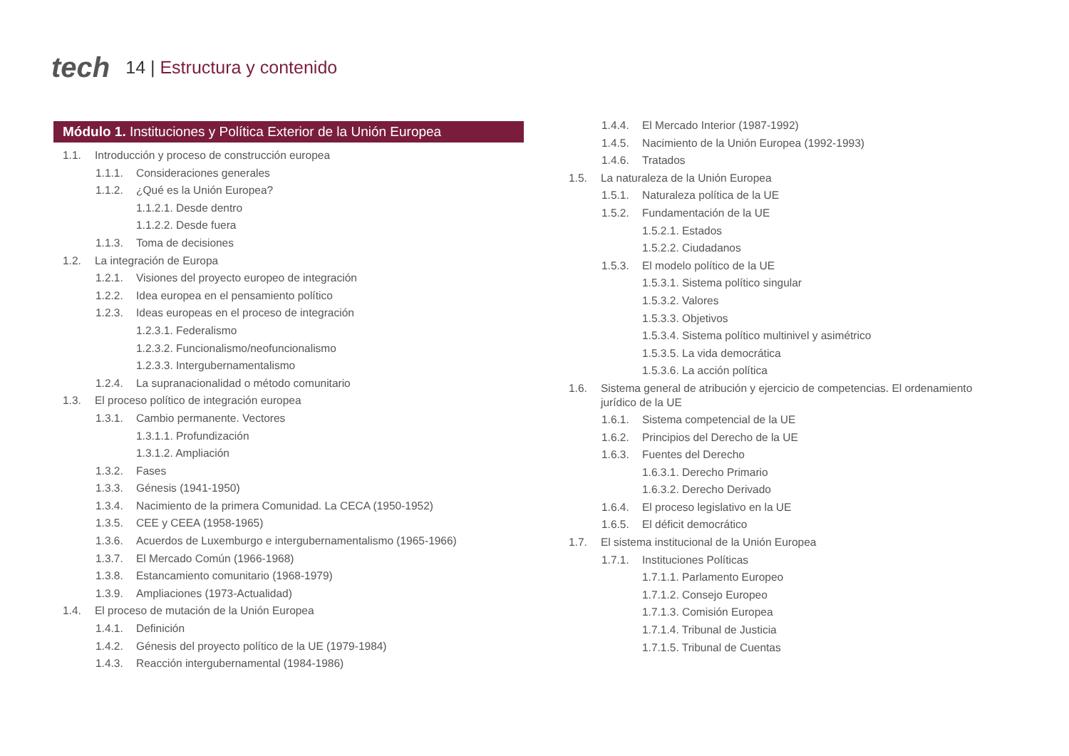tech
14 | Estructura y contenido
Módulo 1. Instituciones y Política Exterior de la Unión Europea
1.1. Introducción y proceso de construcción europea
1.1.1. Consideraciones generales
1.1.2. ¿Qué es la Unión Europea?
1.1.2.1. Desde dentro
1.1.2.2. Desde fuera
1.1.3. Toma de decisiones
1.2. La integración de Europa
1.2.1. Visiones del proyecto europeo de integración
1.2.2. Idea europea en el pensamiento político
1.2.3. Ideas europeas en el proceso de integración
1.2.3.1. Federalismo
1.2.3.2. Funcionalismo/neofuncionalismo
1.2.3.3. Intergubernamentalismo
1.2.4. La supranacionalidad o método comunitario
1.3. El proceso político de integración europea
1.3.1. Cambio permanente. Vectores
1.3.1.1. Profundización
1.3.1.2. Ampliación
1.3.2. Fases
1.3.3. Génesis (1941-1950)
1.3.4. Nacimiento de la primera Comunidad. La CECA (1950-1952)
1.3.5. CEE y CEEA (1958-1965)
1.3.6. Acuerdos de Luxemburgo e intergubernamentalismo (1965-1966)
1.3.7. El Mercado Común (1966-1968)
1.3.8. Estancamiento comunitario (1968-1979)
1.3.9. Ampliaciones (1973-Actualidad)
1.4. El proceso de mutación de la Unión Europea
1.4.1. Definición
1.4.2. Génesis del proyecto político de la UE (1979-1984)
1.4.3. Reacción intergubernamental (1984-1986)
1.4.4. El Mercado Interior (1987-1992)
1.4.5. Nacimiento de la Unión Europea (1992-1993)
1.4.6. Tratados
1.5. La naturaleza de la Unión Europea
1.5.1. Naturaleza política de la UE
1.5.2. Fundamentación de la UE
1.5.2.1. Estados
1.5.2.2. Ciudadanos
1.5.3. El modelo político de la UE
1.5.3.1. Sistema político singular
1.5.3.2. Valores
1.5.3.3. Objetivos
1.5.3.4. Sistema político multinivel y asimétrico
1.5.3.5. La vida democrática
1.5.3.6. La acción política
1.6. Sistema general de atribución y ejercicio de competencias. El ordenamiento jurídico de la UE
1.6.1. Sistema competencial de la UE
1.6.2. Principios del Derecho de la UE
1.6.3. Fuentes del Derecho
1.6.3.1. Derecho Primario
1.6.3.2. Derecho Derivado
1.6.4. El proceso legislativo en la UE
1.6.5. El déficit democrático
1.7. El sistema institucional de la Unión Europea
1.7.1. Instituciones Políticas
1.7.1.1. Parlamento Europeo
1.7.1.2. Consejo Europeo
1.7.1.3. Comisión Europea
1.7.1.4. Tribunal de Justicia
1.7.1.5. Tribunal de Cuentas